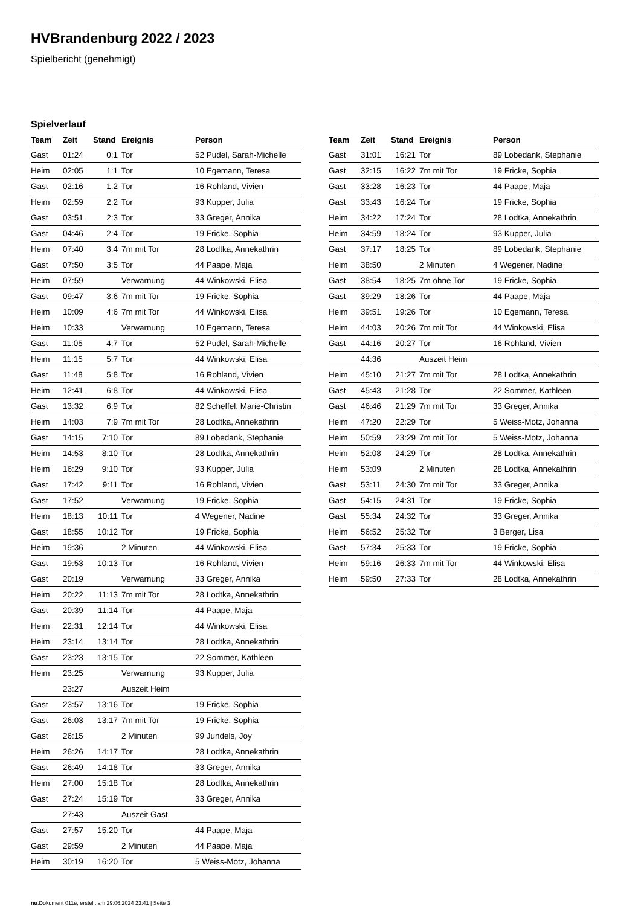HVBrandenburg 2022 / 2023
Spielbericht (genehmigt)
Spielverlauf
| Team | Zeit | Stand | Ereignis | Person |
| --- | --- | --- | --- | --- |
| Gast | 01:24 | 0:1 | Tor | 52 Pudel, Sarah-Michelle |
| Heim | 02:05 | 1:1 | Tor | 10 Egemann, Teresa |
| Gast | 02:16 | 1:2 | Tor | 16 Rohland, Vivien |
| Heim | 02:59 | 2:2 | Tor | 93 Kupper, Julia |
| Gast | 03:51 | 2:3 | Tor | 33 Greger, Annika |
| Gast | 04:46 | 2:4 | Tor | 19 Fricke, Sophia |
| Heim | 07:40 | 3:4 | 7m mit Tor | 28 Lodtka, Annekathrin |
| Gast | 07:50 | 3:5 | Tor | 44 Paape, Maja |
| Heim | 07:59 | | Verwarnung | 44 Winkowski, Elisa |
| Gast | 09:47 | 3:6 | 7m mit Tor | 19 Fricke, Sophia |
| Heim | 10:09 | 4:6 | 7m mit Tor | 44 Winkowski, Elisa |
| Heim | 10:33 | | Verwarnung | 10 Egemann, Teresa |
| Gast | 11:05 | 4:7 | Tor | 52 Pudel, Sarah-Michelle |
| Heim | 11:15 | 5:7 | Tor | 44 Winkowski, Elisa |
| Gast | 11:48 | 5:8 | Tor | 16 Rohland, Vivien |
| Heim | 12:41 | 6:8 | Tor | 44 Winkowski, Elisa |
| Gast | 13:32 | 6:9 | Tor | 82 Scheffel, Marie-Christin |
| Heim | 14:03 | 7:9 | 7m mit Tor | 28 Lodtka, Annekathrin |
| Gast | 14:15 | 7:10 | Tor | 89 Lobedank, Stephanie |
| Heim | 14:53 | 8:10 | Tor | 28 Lodtka, Annekathrin |
| Heim | 16:29 | 9:10 | Tor | 93 Kupper, Julia |
| Gast | 17:42 | 9:11 | Tor | 16 Rohland, Vivien |
| Gast | 17:52 | | Verwarnung | 19 Fricke, Sophia |
| Heim | 18:13 | 10:11 | Tor | 4 Wegener, Nadine |
| Gast | 18:55 | 10:12 | Tor | 19 Fricke, Sophia |
| Heim | 19:36 | | 2 Minuten | 44 Winkowski, Elisa |
| Gast | 19:53 | 10:13 | Tor | 16 Rohland, Vivien |
| Gast | 20:19 | | Verwarnung | 33 Greger, Annika |
| Heim | 20:22 | 11:13 | 7m mit Tor | 28 Lodtka, Annekathrin |
| Gast | 20:39 | 11:14 | Tor | 44 Paape, Maja |
| Heim | 22:31 | 12:14 | Tor | 44 Winkowski, Elisa |
| Heim | 23:14 | 13:14 | Tor | 28 Lodtka, Annekathrin |
| Gast | 23:23 | 13:15 | Tor | 22 Sommer, Kathleen |
| Heim | 23:25 | | Verwarnung | 93 Kupper, Julia |
| | 23:27 | | Auszeit Heim | |
| Gast | 23:57 | 13:16 | Tor | 19 Fricke, Sophia |
| Gast | 26:03 | 13:17 | 7m mit Tor | 19 Fricke, Sophia |
| Gast | 26:15 | | 2 Minuten | 99 Jundels, Joy |
| Heim | 26:26 | 14:17 | Tor | 28 Lodtka, Annekathrin |
| Gast | 26:49 | 14:18 | Tor | 33 Greger, Annika |
| Heim | 27:00 | 15:18 | Tor | 28 Lodtka, Annekathrin |
| Gast | 27:24 | 15:19 | Tor | 33 Greger, Annika |
| | 27:43 | | Auszeit Gast | |
| Gast | 27:57 | 15:20 | Tor | 44 Paape, Maja |
| Gast | 29:59 | | 2 Minuten | 44 Paape, Maja |
| Heim | 30:19 | 16:20 | Tor | 5 Weiss-Motz, Johanna |
| Team | Zeit | Stand | Ereignis | Person |
| --- | --- | --- | --- | --- |
| Gast | 31:01 | 16:21 | Tor | 89 Lobedank, Stephanie |
| Gast | 32:15 | 16:22 | 7m mit Tor | 19 Fricke, Sophia |
| Gast | 33:28 | 16:23 | Tor | 44 Paape, Maja |
| Gast | 33:43 | 16:24 | Tor | 19 Fricke, Sophia |
| Heim | 34:22 | 17:24 | Tor | 28 Lodtka, Annekathrin |
| Heim | 34:59 | 18:24 | Tor | 93 Kupper, Julia |
| Gast | 37:17 | 18:25 | Tor | 89 Lobedank, Stephanie |
| Heim | 38:50 | | 2 Minuten | 4 Wegener, Nadine |
| Gast | 38:54 | 18:25 | 7m ohne Tor | 19 Fricke, Sophia |
| Gast | 39:29 | 18:26 | Tor | 44 Paape, Maja |
| Heim | 39:51 | 19:26 | Tor | 10 Egemann, Teresa |
| Heim | 44:03 | 20:26 | 7m mit Tor | 44 Winkowski, Elisa |
| Gast | 44:16 | 20:27 | Tor | 16 Rohland, Vivien |
| | 44:36 | | Auszeit Heim | |
| Heim | 45:10 | 21:27 | 7m mit Tor | 28 Lodtka, Annekathrin |
| Gast | 45:43 | 21:28 | Tor | 22 Sommer, Kathleen |
| Gast | 46:46 | 21:29 | 7m mit Tor | 33 Greger, Annika |
| Heim | 47:20 | 22:29 | Tor | 5 Weiss-Motz, Johanna |
| Heim | 50:59 | 23:29 | 7m mit Tor | 5 Weiss-Motz, Johanna |
| Heim | 52:08 | 24:29 | Tor | 28 Lodtka, Annekathrin |
| Heim | 53:09 | | 2 Minuten | 28 Lodtka, Annekathrin |
| Gast | 53:11 | 24:30 | 7m mit Tor | 33 Greger, Annika |
| Gast | 54:15 | 24:31 | Tor | 19 Fricke, Sophia |
| Gast | 55:34 | 24:32 | Tor | 33 Greger, Annika |
| Heim | 56:52 | 25:32 | Tor | 3 Berger, Lisa |
| Gast | 57:34 | 25:33 | Tor | 19 Fricke, Sophia |
| Heim | 59:16 | 26:33 | 7m mit Tor | 44 Winkowski, Elisa |
| Heim | 59:50 | 27:33 | Tor | 28 Lodtka, Annekathrin |
nu.Dokument 011e, erstellt am 29.06.2024 23:41 | Seite 3